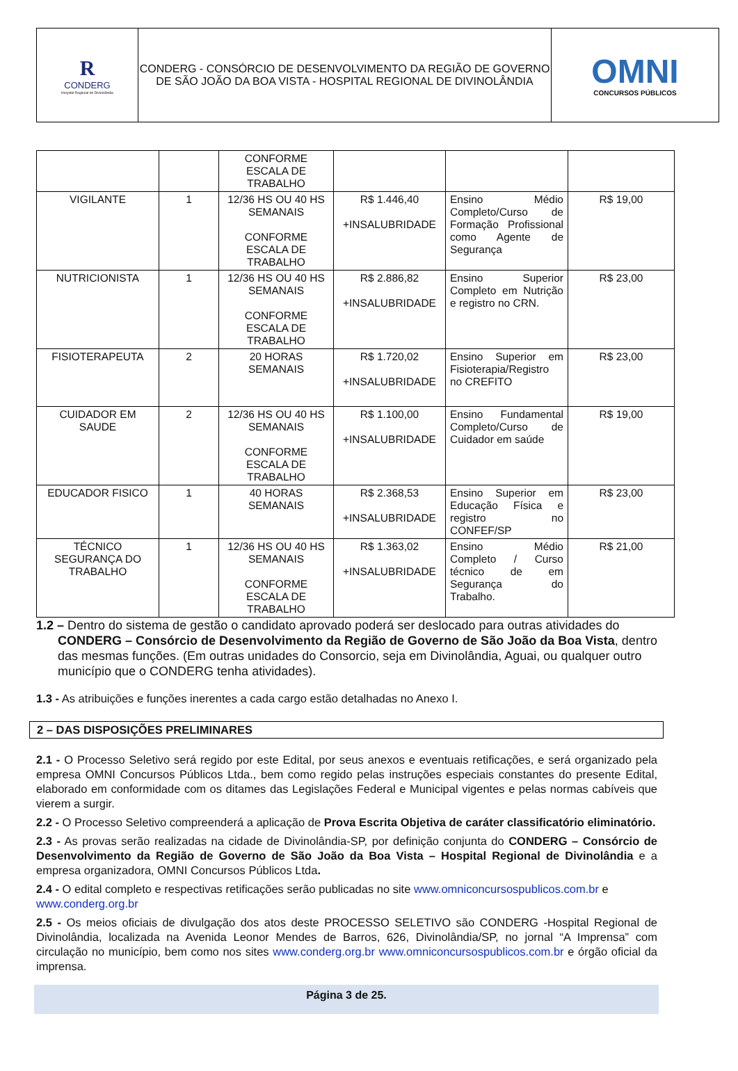| R CONDERG Hospital Regional de Divinolândia | CONDERG - CONSÓRCIO DE DESENVOLVIMENTO DA REGIÃO DE GOVERNO DE SÃO JOÃO DA BOA VISTA - HOSPITAL REGIONAL DE DIVINOLÂNDIA | OMNI CONCURSOS PÚBLICOS |
| | | CONFORME ESCALA DE TRABALHO | | | |
| VIGILANTE | 1 | 12/36 HS OU 40 HS SEMANAIS CONFORME ESCALA DE TRABALHO | R$ 1.446,40 +INSALUBRIDADE | Ensino Médio Completo/Curso de Formação Profissional como Agente de Segurança | R$ 19,00 |
| NUTRICIONISTA | 1 | 12/36 HS OU 40 HS SEMANAIS CONFORME ESCALA DE TRABALHO | R$ 2.886,82 +INSALUBRIDADE | Ensino Superior Completo em Nutrição e registro no CRN. | R$ 23,00 |
| FISIOTERAPEUTA | 2 | 20 HORAS SEMANAIS | R$ 1.720,02 +INSALUBRIDADE | Ensino Superior em Fisioterapia/Registro no CREFITO | R$ 23,00 |
| CUIDADOR EM SAUDE | 2 | 12/36 HS OU 40 HS SEMANAIS CONFORME ESCALA DE TRABALHO | R$ 1.100,00 +INSALUBRIDADE | Ensino Fundamental Completo/Curso de Cuidador em saúde | R$ 19,00 |
| EDUCADOR FISICO | 1 | 40 HORAS SEMANAIS | R$ 2.368,53 +INSALUBRIDADE | Ensino Superior em Educação Física e registro no CONFEF/SP | R$ 23,00 |
| TÉCNICO SEGURANÇA DO TRABALHO | 1 | 12/36 HS OU 40 HS SEMANAIS CONFORME ESCALA DE TRABALHO | R$ 1.363,02 +INSALUBRIDADE | Ensino Médio Completo / Curso técnico de em Segurança do Trabalho. | R$ 21,00 |
1.2 – Dentro do sistema de gestão o candidato aprovado poderá ser deslocado para outras atividades do CONDERG – Consórcio de Desenvolvimento da Região de Governo de São João da Boa Vista, dentro das mesmas funções. (Em outras unidades do Consorcio, seja em Divinolândia, Aguai, ou qualquer outro município que o CONDERG tenha atividades).
1.3 - As atribuições e funções inerentes a cada cargo estão detalhadas no Anexo I.
2 – DAS DISPOSIÇÕES PRELIMINARES
2.1 - O Processo Seletivo será regido por este Edital, por seus anexos e eventuais retificações, e será organizado pela empresa OMNI Concursos Públicos Ltda., bem como regido pelas instruções especiais constantes do presente Edital, elaborado em conformidade com os ditames das Legislações Federal e Municipal vigentes e pelas normas cabíveis que vierem a surgir.
2.2 - O Processo Seletivo compreenderá a aplicação de Prova Escrita Objetiva de caráter classificatório eliminatório.
2.3 - As provas serão realizadas na cidade de Divinolândia-SP, por definição conjunta do CONDERG – Consórcio de Desenvolvimento da Região de Governo de São João da Boa Vista – Hospital Regional de Divinolândia e a empresa organizadora, OMNI Concursos Públicos Ltda.
2.4 - O edital completo e respectivas retificações serão publicadas no site www.omniconcursospublicos.com.br e www.conderg.org.br
2.5 - Os meios oficiais de divulgação dos atos deste PROCESSO SELETIVO são CONDERG -Hospital Regional de Divinolândia, localizada na Avenida Leonor Mendes de Barros, 626, Divinolândia/SP, no jornal “A Imprensa” com circulação no município, bem como nos sites www.conderg.org.br www.omniconcursospublicos.com.br e órgão oficial da imprensa.
Página 3 de 25.